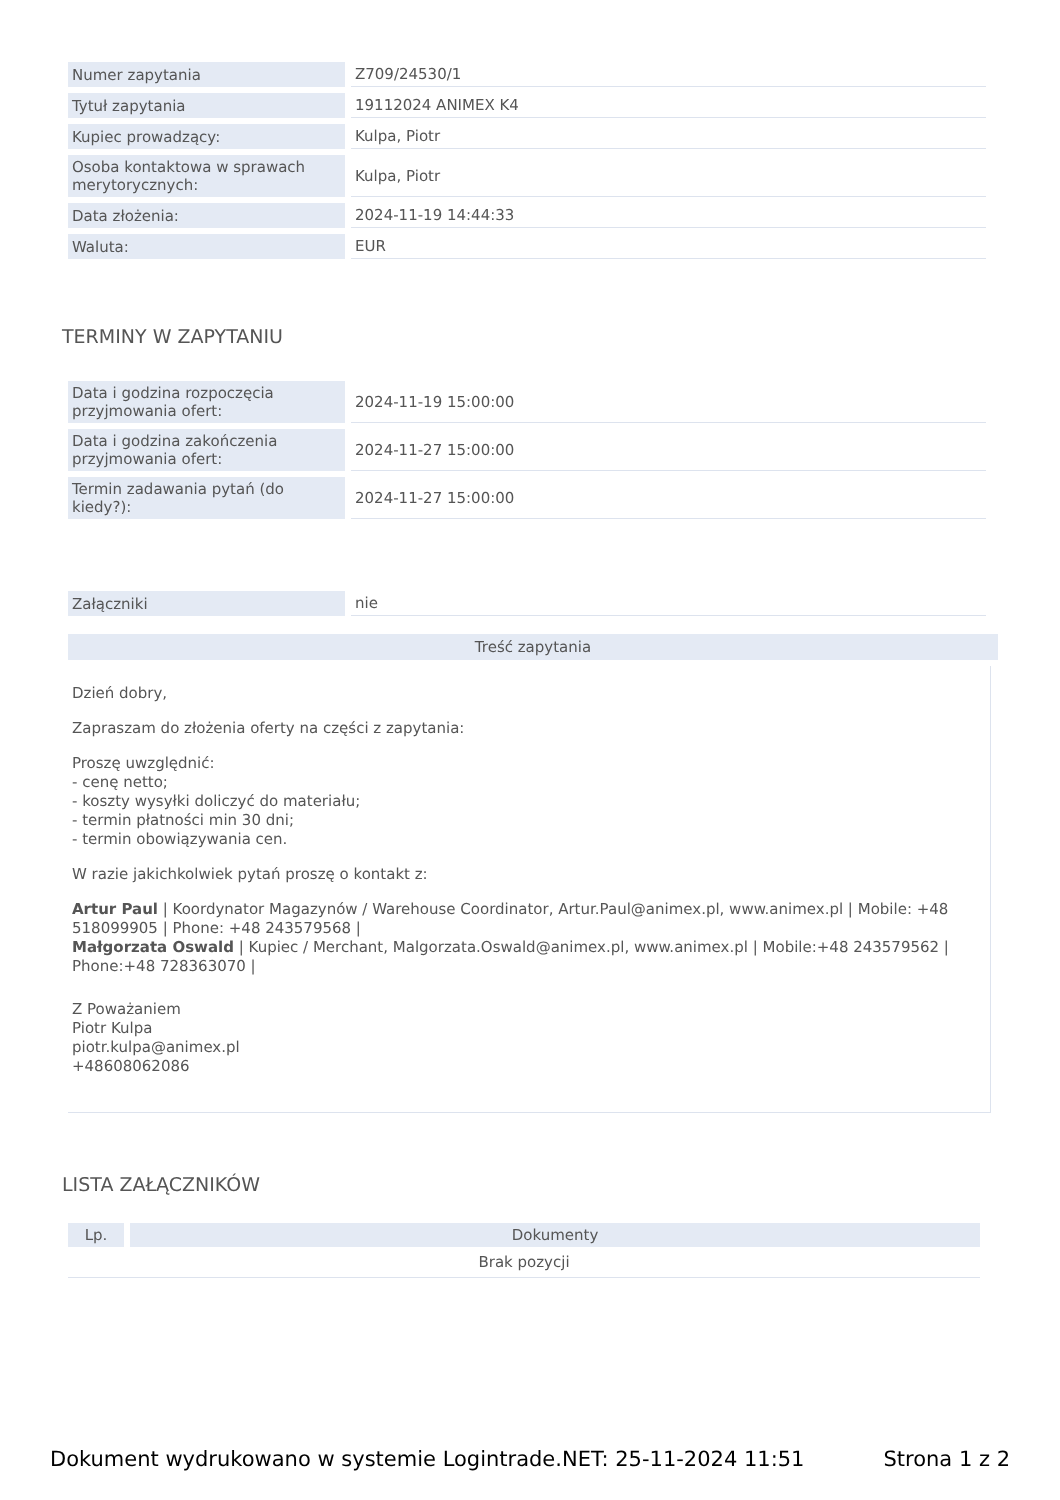| Numer zapytania | Z709/24530/1 |
| Tytuł zapytania | 19112024 ANIMEX K4 |
| Kupiec prowadzący: | Kulpa, Piotr |
| Osoba kontaktowa w sprawach merytorycznych: | Kulpa, Piotr |
| Data złożenia: | 2024-11-19 14:44:33 |
| Waluta: | EUR |
TERMINY W ZAPYTANIU
| Data i godzina rozpoczęcia przyjmowania ofert: | 2024-11-19 15:00:00 |
| Data i godzina zakończenia przyjmowania ofert: | 2024-11-27 15:00:00 |
| Termin zadawania pytań (do kiedy?): | 2024-11-27 15:00:00 |
| Załączniki | nie |
Treść zapytania
Dzień dobry,
Zapraszam do złożenia oferty na części z zapytania:
Proszę uwzględnić:
- cenę netto;
- koszty wysyłki doliczyć do materiału;
- termin płatności min 30 dni;
- termin obowiązywania cen.
W razie jakichkolwiek pytań proszę o kontakt z:
Artur Paul | Koordynator Magazynów / Warehouse Coordinator, Artur.Paul@animex.pl, www.animex.pl | Mobile: +48 518099905 | Phone: +48 243579568 |
Małgorzata Oswald | Kupiec / Merchant, Malgorzata.Oswald@animex.pl, www.animex.pl | Mobile:+48 243579562 | Phone:+48 728363070 |
Z Poważaniem
Piotr Kulpa
piotr.kulpa@animex.pl
+48608062086
LISTA ZAŁĄCZNIKÓW
| Lp. | Dokumenty |
| --- | --- |
| Brak pozycji | |
Dokument wydrukowano w systemie Logintrade.NET: 25-11-2024 11:51 Strona 1 z 2